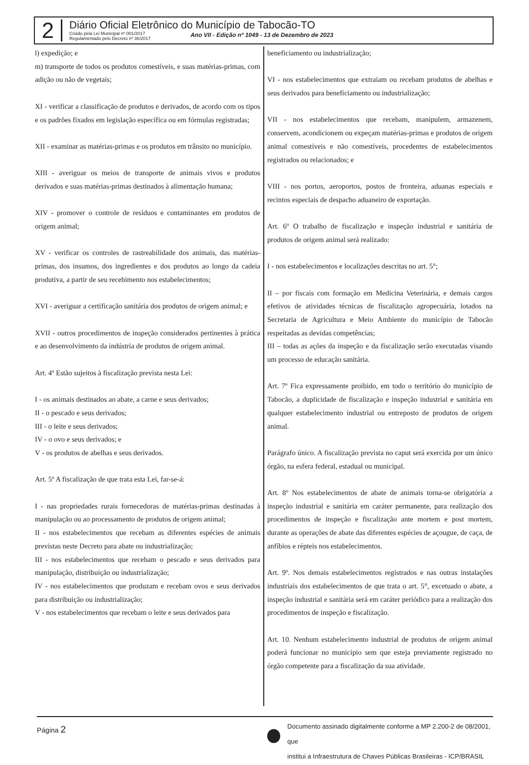2
Diário Oficial Eletrônico do Município de Tabocão-TO
Criado pela Lei Municipal nº 001/2017
Regulamentado pelo Decreto nº 36/2017
Ano VII - Edição nº 1049 - 13 de Dezembro de 2023
l) expedição; e
m) transporte de todos os produtos comestíveis, e suas matérias-primas, com adição ou não de vegetais;
XI - verificar a classificação de produtos e derivados, de acordo com os tipos e os padrões fixados em legislação específica ou em fórmulas registradas;
XII - examinar as matérias-primas e os produtos em trânsito no município.
XIII - averiguar os meios de transporte de animais vivos e produtos derivados e suas matérias-primas destinados à alimentação humana;
XIV - promover o controle de resíduos e contaminantes em produtos de origem animal;
XV - verificar os controles de rastreabilidade dos animais, das matérias-primas, dos insumos, dos ingredientes e dos produtos ao longo da cadeia produtiva, a partir de seu recebimento nos estabelecimentos;
XVI - averiguar a certificação sanitária dos produtos de origem animal; e
XVII - outros procedimentos de inspeção considerados pertinentes à prática e ao desenvolvimento da indústria de produtos de origem animal.
Art. 4º Estão sujeitos à fiscalização prevista nesta Lei:
I - os animais destinados ao abate, a carne e seus derivados;
II - o pescado e seus derivados;
III - o leite e seus derivados;
IV - o ovo e seus derivados; e
V - os produtos de abelhas e seus derivados.
Art. 5º A fiscalização de que trata esta Lei, far-se-á:
I - nas propriedades rurais fornecedoras de matérias-primas destinadas à manipulação ou ao processamento de produtos de origem animal;
II - nos estabelecimentos que recebam as diferentes espécies de animais previstas neste Decreto para abate ou industrialização;
III - nos estabelecimentos que recebam o pescado e seus derivados para manipulação, distribuição ou industrialização;
IV - nos estabelecimentos que produzam e recebam ovos e seus derivados para distribuição ou industrialização;
V - nos estabelecimentos que recebam o leite e seus derivados para
beneficiamento ou industrialização;
VI - nos estabelecimentos que extraiam ou recebam produtos de abelhas e seus derivados para beneficiamento ou industrialização;
VII - nos estabelecimentos que recebam, manipulem, armazenem, conservem, acondicionem ou expeçam matérias-primas e produtos de origem animal comestíveis e não comestíveis, procedentes de estabelecimentos registrados ou relacionados; e
VIII - nos portos, aeroportos, postos de fronteira, aduanas especiais e recintos especiais de despacho aduaneiro de exportação.
Art. 6º O trabalho de fiscalização e inspeção industrial e sanitária de produtos de origem animal será realizado:
I - nos estabelecimentos e localizações descritas no art. 5°;
II – por fiscais com formação em Medicina Veterinária, e demais cargos efetivos de atividades técnicas de fiscalização agropecuária, lotados na Secretaria de Agricultura e Meio Ambiente do município de Tabocão respeitadas as devidas competências;
III – todas as ações da inspeção e da fiscalização serão executadas visando um processo de educação sanitária.
Art. 7º Fica expressamente proibido, em todo o território do município de Tabocão, a duplicidade de fiscalização e inspeção industrial e sanitária em qualquer estabelecimento industrial ou entreposto de produtos de origem animal.
Parágrafo único. A fiscalização prevista no caput será exercida por um único órgão, na esfera federal, estadual ou municipal.
Art. 8º Nos estabelecimentos de abate de animais torna-se obrigatória a inspeção industrial e sanitária em caráter permanente, para realização dos procedimentos de inspeção e fiscalização ante mortem e post mortem, durante as operações de abate das diferentes espécies de açougue, de caça, de anfíbios e répteis nos estabelecimentos.
Art. 9º. Nos demais estabelecimentos registrados e nas outras instalações industriais dos estabelecimentos de que trata o art. 5°, excetuado o abate, a inspeção industrial e sanitária será em caráter periódico para a realização dos procedimentos de inspeção e fiscalização.
Art. 10. Nenhum estabelecimento industrial de produtos de origem animal poderá funcionar no município sem que esteja previamente registrado no órgão competente para a fiscalização da sua atividade.
Página 2
Documento assinado digitalmente conforme a MP 2.200-2 de 08/2001, que
institui a Infraestrutura de Chaves Públicas Brasileiras - ICP/BRASIL